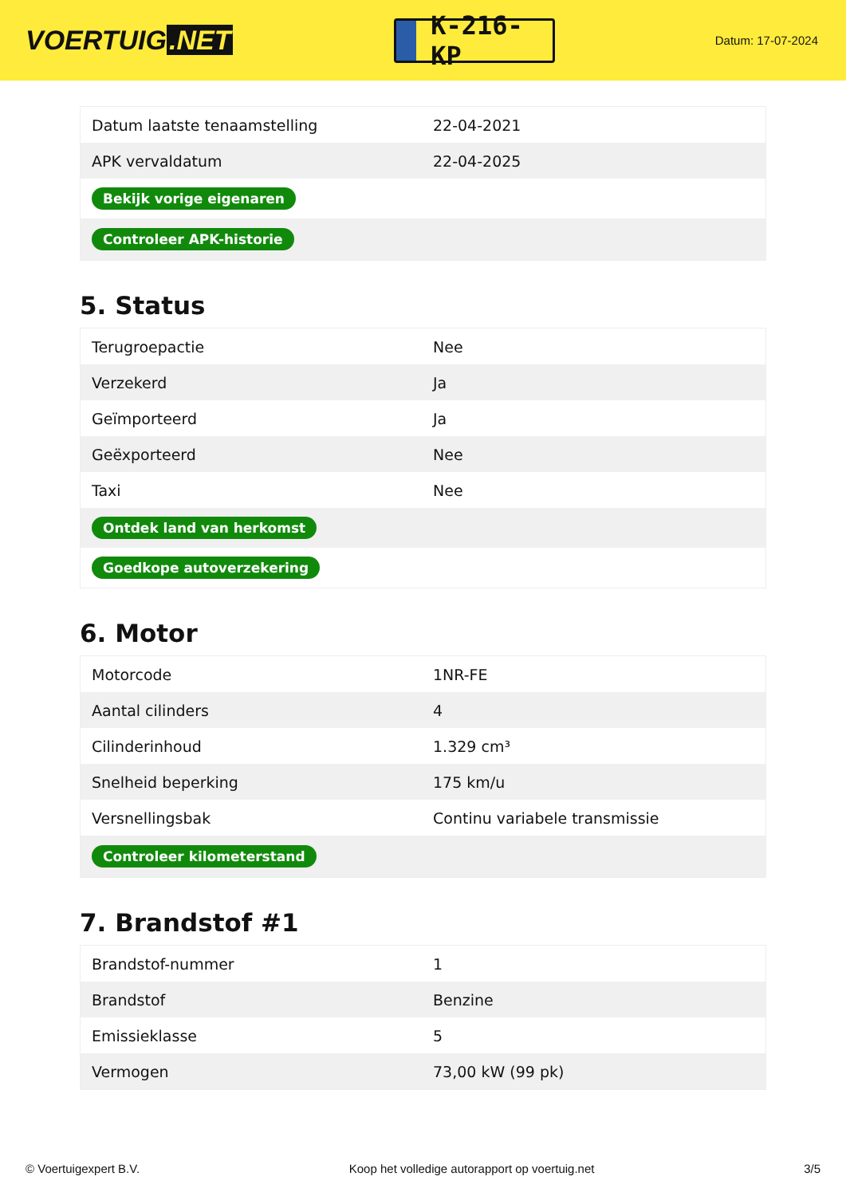VOERTUIG.NET
K-216-KP
Datum: 17-07-2024
| Datum laatste tenaamstelling | 22-04-2021 |
| APK vervaldatum | 22-04-2025 |
| Bekijk vorige eigenaren | |
| Controleer APK-historie | |
5. Status
| Terugroepactie | Nee |
| Verzekerd | Ja |
| Geïmporteerd | Ja |
| Geëxporteerd | Nee |
| Taxi | Nee |
| Ontdek land van herkomst | |
| Goedkope autoverzekering | |
6. Motor
| Motorcode | 1NR-FE |
| Aantal cilinders | 4 |
| Cilinderinhoud | 1.329 cm³ |
| Snelheid beperking | 175 km/u |
| Versnellingsbak | Continu variabele transmissie |
| Controleer kilometerstand | |
7. Brandstof #1
| Brandstof-nummer | 1 |
| Brandstof | Benzine |
| Emissieklasse | 5 |
| Vermogen | 73,00 kW (99 pk) |
© Voertuigexpert B.V. Koop het volledige autorapport op voertuig.net 3/5